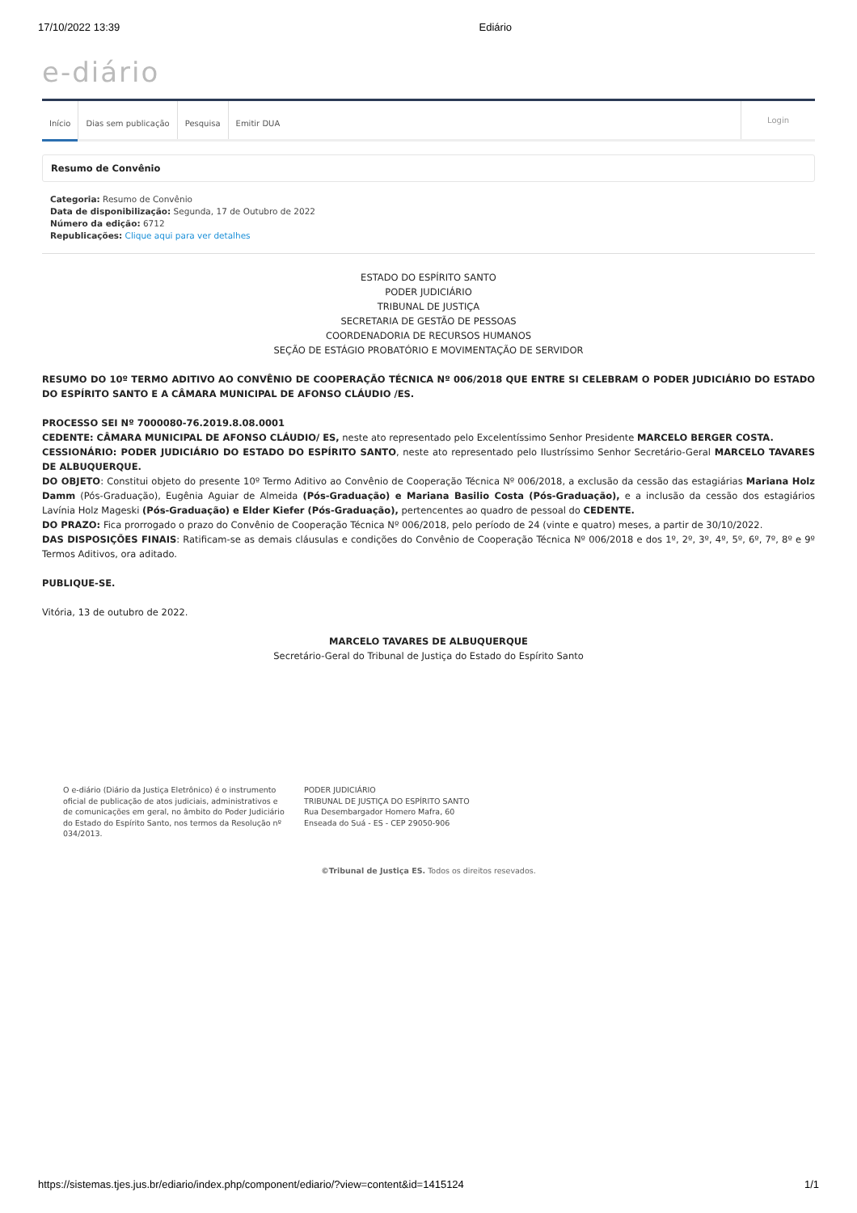17/10/2022 13:39 Ediário
e-diário
Início Dias sem publicação Pesquisa Emitir DUA
Login
Resumo de Convênio
Categoria: Resumo de Convênio
Data de disponibilização: Segunda, 17 de Outubro de 2022
Número da edição: 6712
Republicações: Clique aqui para ver detalhes
ESTADO DO ESPÍRITO SANTO
PODER JUDICIÁRIO
TRIBUNAL DE JUSTIÇA
SECRETARIA DE GESTÃO DE PESSOAS
COORDENADORIA DE RECURSOS HUMANOS
SEÇÃO DE ESTÁGIO PROBATÓRIO E MOVIMENTAÇÃO DE SERVIDOR
RESUMO DO 10º TERMO ADITIVO AO CONVÊNIO DE COOPERAÇÃO TÉCNICA Nº 006/2018 QUE ENTRE SI CELEBRAM O PODER JUDICIÁRIO DO ESTADO DO ESPÍRITO SANTO E A CÂMARA MUNICIPAL DE AFONSO CLÁUDIO /ES.
PROCESSO SEI Nº 7000080-76.2019.8.08.0001
CEDENTE: CÂMARA MUNICIPAL DE AFONSO CLÁUDIO/ ES, neste ato representado pelo Excelentíssimo Senhor Presidente MARCELO BERGER COSTA.
CESSIONÁRIO: PODER JUDICIÁRIO DO ESTADO DO ESPÍRITO SANTO, neste ato representado pelo Ilustríssimo Senhor Secretário-Geral MARCELO TAVARES DE ALBUQUERQUE.
DO OBJETO: Constitui objeto do presente 10º Termo Aditivo ao Convênio de Cooperação Técnica Nº 006/2018, a exclusão da cessão das estagiárias Mariana Holz Damm (Pós-Graduação), Eugênia Aguiar de Almeida (Pós-Graduação) e Mariana Basilio Costa (Pós-Graduação), e a inclusão da cessão dos estagiários Lavínia Holz Mageski (Pós-Graduação) e Elder Kiefer (Pós-Graduação), pertencentes ao quadro de pessoal do CEDENTE.
DO PRAZO: Fica prorrogado o prazo do Convênio de Cooperação Técnica Nº 006/2018, pelo período de 24 (vinte e quatro) meses, a partir de 30/10/2022.
DAS DISPOSIÇÕES FINAIS: Ratificam-se as demais cláusulas e condições do Convênio de Cooperação Técnica Nº 006/2018 e dos 1º, 2º, 3º, 4º, 5º, 6º, 7º, 8º e 9º Termos Aditivos, ora aditado.
PUBLIQUE-SE.
Vitória, 13 de outubro de 2022.
MARCELO TAVARES DE ALBUQUERQUE
Secretário-Geral do Tribunal de Justiça do Estado do Espírito Santo
O e-diário (Diário da Justiça Eletrônico) é o instrumento oficial de publicação de atos judiciais, administrativos e de comunicações em geral, no âmbito do Poder Judiciário do Estado do Espírito Santo, nos termos da Resolução nº 034/2013.
PODER JUDICIÁRIO
TRIBUNAL DE JUSTIÇA DO ESPÍRITO SANTO
Rua Desembargador Homero Mafra, 60
Enseada do Suá - ES - CEP 29050-906
©Tribunal de Justiça ES. Todos os direitos resevados.
https://sistemas.tjes.jus.br/ediario/index.php/component/ediario/?view=content&id=1415124 1/1